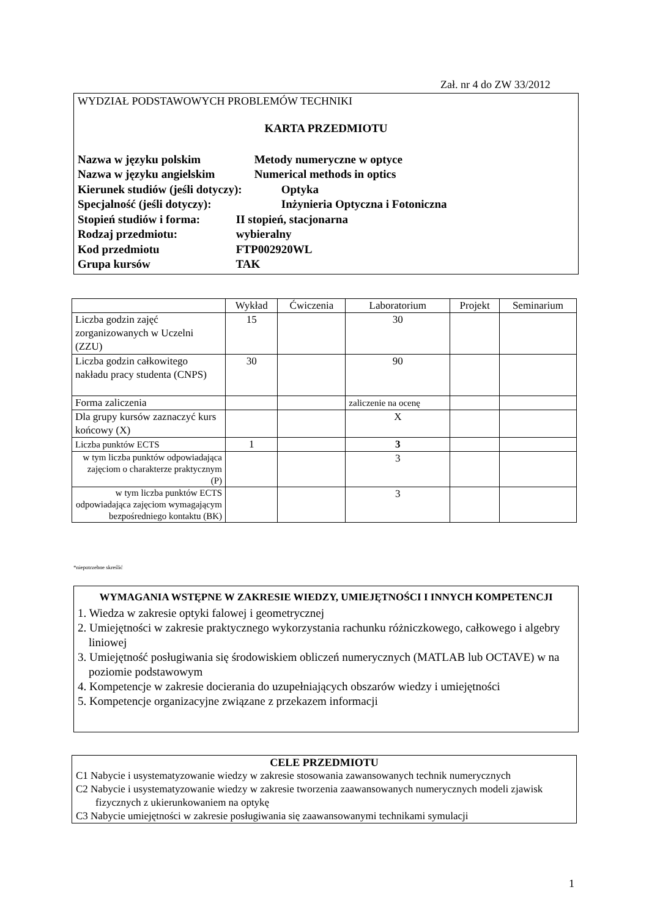Zał. nr 4 do ZW 33/2012
WYDZIAŁ PODSTAWOWYCH PROBLEMÓW TECHNIKI
KARTA PRZEDMIOTU
Nazwa w języku polskim Metody numeryczne w optyce
Nazwa w języku angielskim Numerical methods in optics
Kierunek studiów (jeśli dotyczy): Optyka
Specjalność (jeśli dotyczy): Inżynieria Optyczna i Fotoniczna
Stopień studiów i forma: II stopień, stacjonarna
Rodzaj przedmiotu: wybieralny
Kod przedmiotu FTP002920WL
Grupa kursów TAK
| | Wykład | Ćwiczenia | Laboratorium | Projekt | Seminarium |
| --- | --- | --- | --- | --- | --- |
| Liczba godzin zajęć zorganizowanych w Uczelni (ZZU) | 15 | | 30 | | |
| Liczba godzin całkowitego nakładu pracy studenta (CNPS) | 30 | | 90 | | |
| Forma zaliczenia | | | zaliczenie na ocenę | | |
| Dla grupy kursów zaznaczyć kurs końcowy (X) | | | X | | |
| Liczba punktów ECTS | 1 | | 3 | | |
| w tym liczba punktów odpowiadająca zajęciom o charakterze praktycznym (P) | | | 3 | | |
| w tym liczba punktów ECTS odpowiadająca zajęciom wymagającym bezpośredniego kontaktu (BK) | | | 3 | | |
*niepotrzebne skreślić
WYMAGANIA WSTĘPNE W ZAKRESIE WIEDZY, UMIEJĘTNOŚCI I INNYCH KOMPETENCJI
1. Wiedza w zakresie optyki falowej i geometrycznej
2. Umiejętności w zakresie praktycznego wykorzystania rachunku różniczkowego, całkowego i algebry liniowej
3. Umiejętność posługiwania się środowiskiem obliczeń numerycznych (MATLAB lub OCTAVE) w na poziomie podstawowym
4. Kompetencje w zakresie docierania do uzupełniających obszarów wiedzy i umiejętności
5. Kompetencje organizacyjne związane z przekazem informacji
CELE PRZEDMIOTU
C1 Nabycie i usystematyzowanie wiedzy w zakresie stosowania zawansowanych technik numerycznych
C2 Nabycie i usystematyzowanie wiedzy w zakresie tworzenia zaawansowanych numerycznych modeli zjawisk fizycznych z ukierunkowaniem na optykę
C3 Nabycie umiejętności w zakresie posługiwania się zaawansowanymi technikami symulacji
1